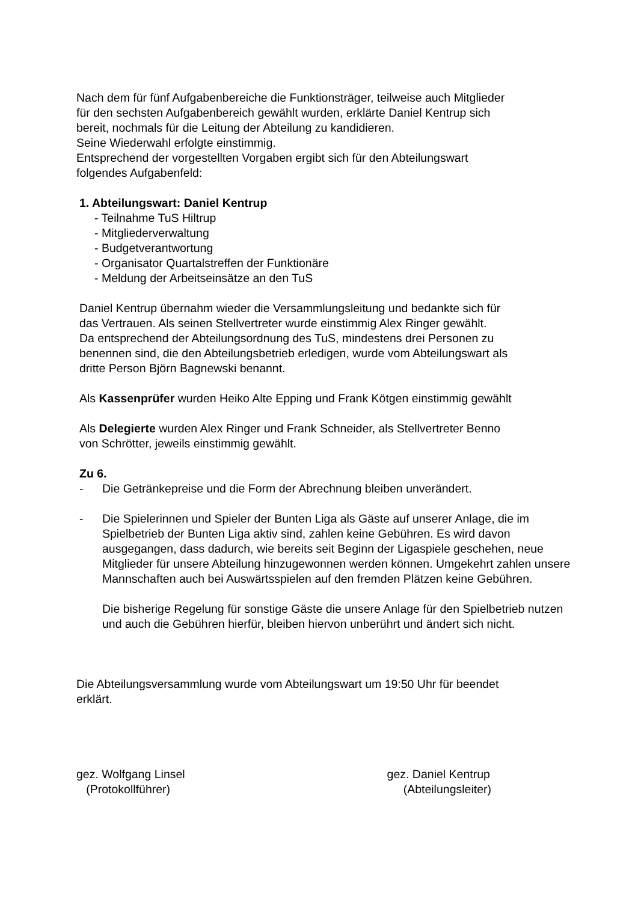Nach dem für fünf Aufgabenbereiche die Funktionsträger, teilweise auch Mitglieder
für den sechsten Aufgabenbereich gewählt wurden, erklärte Daniel Kentrup sich
bereit, nochmals für die Leitung der Abteilung zu kandidieren.
Seine Wiederwahl erfolgte einstimmig.
Entsprechend der vorgestellten Vorgaben ergibt sich für den Abteilungswart
folgendes Aufgabenfeld:
1. Abteilungswart: Daniel Kentrup
- Teilnahme TuS Hiltrup
- Mitgliederverwaltung
- Budgetverantwortung
- Organisator Quartalstreffen der Funktionäre
- Meldung der Arbeitseinsätze an den TuS
Daniel Kentrup übernahm wieder die Versammlungsleitung und bedankte sich für
das Vertrauen. Als seinen Stellvertreter wurde einstimmig Alex Ringer gewählt.
Da entsprechend der Abteilungsordnung des TuS, mindestens drei Personen zu
benennen sind, die den Abteilungsbetrieb erledigen, wurde vom Abteilungswart als
dritte Person Björn Bagnewski benannt.
Als Kassenprüfer wurden Heiko Alte Epping und Frank Kötgen einstimmig gewählt
Als Delegierte wurden Alex Ringer und Frank Schneider, als Stellvertreter Benno
von Schrötter, jeweils einstimmig gewählt.
Zu 6.
- Die Getränkepreise und die Form der Abrechnung bleiben unverändert.
- Die Spielerinnen und Spieler der Bunten Liga als Gäste auf unserer Anlage, die im Spielbetrieb der Bunten Liga aktiv sind, zahlen keine Gebühren. Es wird davon ausgegangen, dass dadurch, wie bereits seit Beginn der Ligaspiele geschehen, neue Mitglieder für unsere Abteilung hinzugewonnen werden können. Umgekehrt zahlen unsere Mannschaften auch bei Auswärtsspielen auf den fremden Plätzen keine Gebühren.
Die bisherige Regelung für sonstige Gäste die unsere Anlage für den Spielbetrieb nutzen und auch die Gebühren hierfür, bleiben hiervon unberührt und ändert sich nicht.
Die Abteilungsversammlung wurde vom Abteilungswart um 19:50 Uhr für beendet
erklärt.
gez. Wolfgang Linsel
(Protokollführer)
gez. Daniel Kentrup
(Abteilungsleiter)